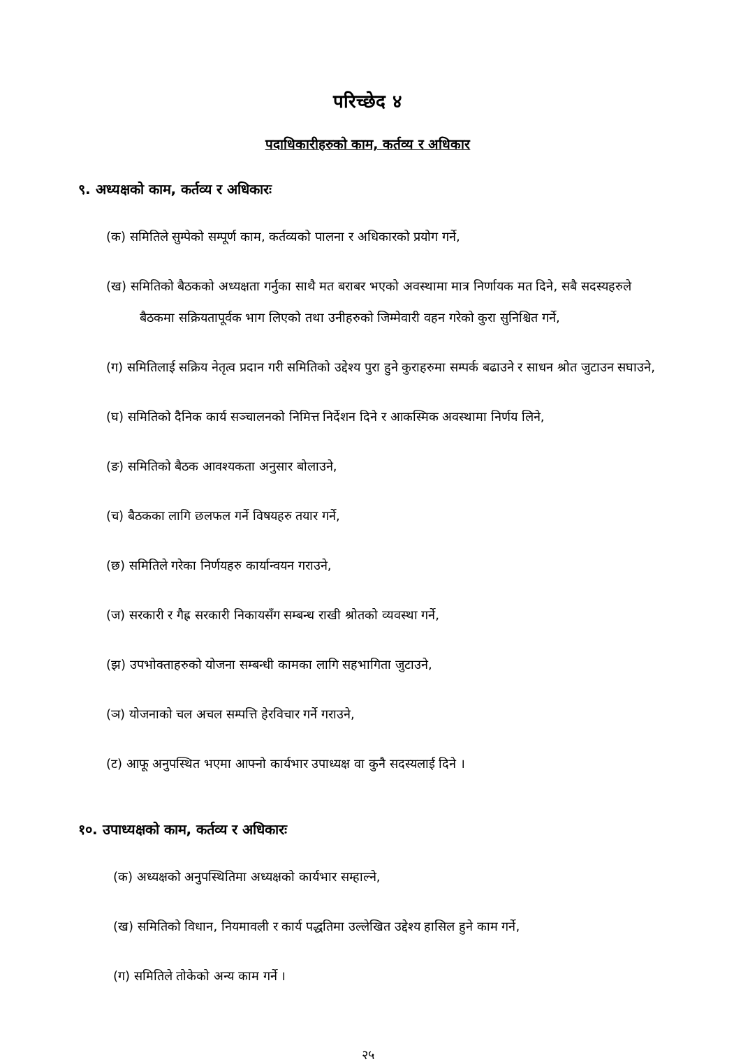परिच्छेद ४
पदाधिकारीहरुको काम, कर्तव्य र अधिकार
९. अध्यक्षको काम, कर्तव्य र अधिकारः
(क) समितिले सुम्पेको सम्पूर्ण काम, कर्तव्यको पालना र अधिकारको प्रयोग गर्ने,
(ख) समितिको बैठकको अध्यक्षता गर्नुका साथै मत बराबर भएको अवस्थामा मात्र निर्णायक मत दिने, सबै सदस्यहरुले बैठकमा सक्रियतापूर्वक भाग लिएको तथा उनीहरुको जिम्मेवारी वहन गरेको कुरा सुनिश्चित गर्ने,
(ग) समितिलाई सक्रिय नेतृत्व प्रदान गरी समितिको उद्देश्य पुरा हुने कुराहरुमा सम्पर्क बढाउने र साधन श्रोत जुटाउन सघाउने,
(घ) समितिको दैनिक कार्य सञ्चालनको निमित्त निर्देशन दिने र आकस्मिक अवस्थामा निर्णय लिने,
(ङ) समितिको बैठक आवश्यकता अनुसार बोलाउने,
(च) बैठकका लागि छलफल गर्ने विषयहरु तयार गर्ने,
(छ) समितिले गरेका निर्णयहरु कार्यान्वयन गराउने,
(ज) सरकारी र गैह्र सरकारी निकायसँग सम्बन्ध राखी श्रोतको व्यवस्था गर्ने,
(झ) उपभोक्ताहरुको योजना सम्बन्धी कामका लागि सहभागिता जुटाउने,
(ञ) योजनाको चल अचल सम्पत्ति हेरविचार गर्ने गराउने,
(ट) आफू अनुपस्थित भएमा आफ्नो कार्यभार उपाध्यक्ष वा कुनै सदस्यलाई दिने ।
१०. उपाध्यक्षको काम, कर्तव्य र अधिकारः
(क) अध्यक्षको अनुपस्थितिमा अध्यक्षको कार्यभार सम्हाल्ने,
(ख) समितिको विधान, नियमावली र कार्य पद्धतिमा उल्लेखित उद्देश्य हासिल हुने काम गर्ने,
(ग) समितिले तोकेको अन्य काम गर्ने ।
२५